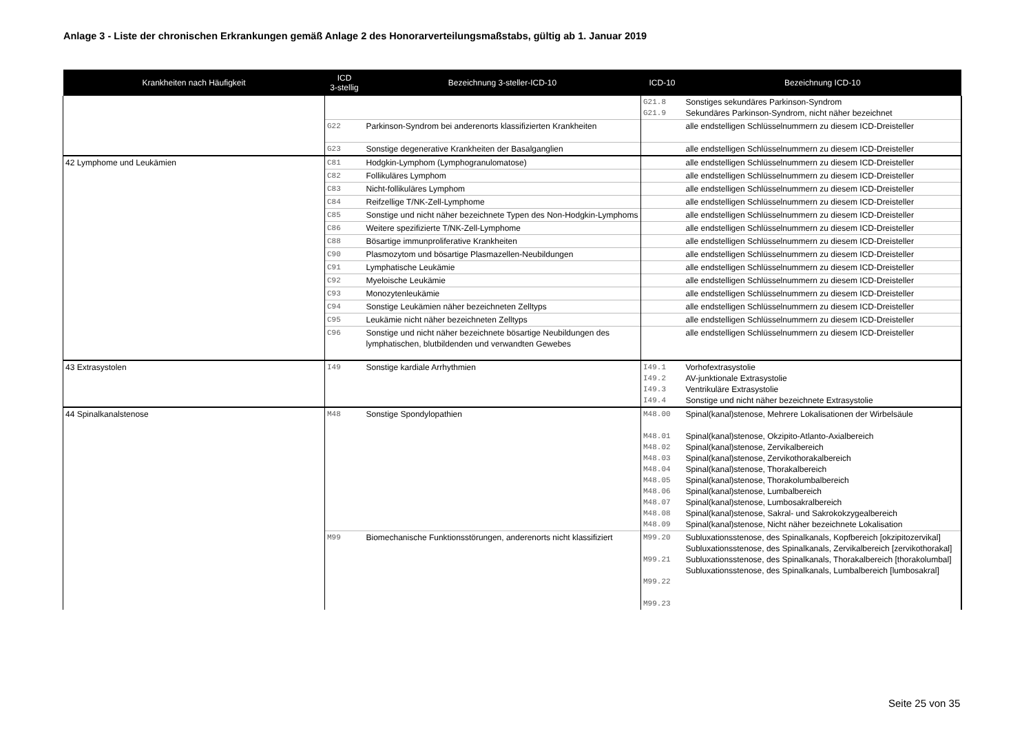Anlage 3 - Liste der chronischen Erkrankungen gemäß Anlage 2 des Honorarverteilungsmaßstabs, gültig ab 1. Januar 2019
| Krankheiten nach Häufigkeit | ICD 3-stellig | Bezeichnung 3-steller-ICD-10 | ICD-10 | Bezeichnung ICD-10 |
| --- | --- | --- | --- | --- |
| | | | G21.8 G21.9 | Sonstiges sekundäres Parkinson-Syndrom Sekundäres Parkinson-Syndrom, nicht näher bezeichnet |
| | G22 | Parkinson-Syndrom bei anderenorts klassifizierten Krankheiten | | alle endstelligen Schlüsselnummern zu diesem ICD-Dreisteller |
| | G23 | Sonstige degenerative Krankheiten der Basalganglien | | alle endstelligen Schlüsselnummern zu diesem ICD-Dreisteller |
| 42 Lymphome und Leukämien | C81 | Hodgkin-Lymphom (Lymphogranulomatose) | | alle endstelligen Schlüsselnummern zu diesem ICD-Dreisteller |
| | C82 | Follikuläres Lymphom | | alle endstelligen Schlüsselnummern zu diesem ICD-Dreisteller |
| | C83 | Nicht-follikuläres Lymphom | | alle endstelligen Schlüsselnummern zu diesem ICD-Dreisteller |
| | C84 | Reifzellige T/NK-Zell-Lymphome | | alle endstelligen Schlüsselnummern zu diesem ICD-Dreisteller |
| | C85 | Sonstige und nicht näher bezeichnete Typen des Non-Hodgkin-Lymphoms | | alle endstelligen Schlüsselnummern zu diesem ICD-Dreisteller |
| | C86 | Weitere spezifizierte T/NK-Zell-Lymphome | | alle endstelligen Schlüsselnummern zu diesem ICD-Dreisteller |
| | C88 | Bösartige immunproliferative Krankheiten | | alle endstelligen Schlüsselnummern zu diesem ICD-Dreisteller |
| | C90 | Plasmozytom und bösartige Plasmazellen-Neubildungen | | alle endstelligen Schlüsselnummern zu diesem ICD-Dreisteller |
| | C91 | Lymphatische Leukämie | | alle endstelligen Schlüsselnummern zu diesem ICD-Dreisteller |
| | C92 | Myeloische Leukämie | | alle endstelligen Schlüsselnummern zu diesem ICD-Dreisteller |
| | C93 | Monozytenleukämie | | alle endstelligen Schlüsselnummern zu diesem ICD-Dreisteller |
| | C94 | Sonstige Leukämien näher bezeichneten Zelltyps | | alle endstelligen Schlüsselnummern zu diesem ICD-Dreisteller |
| | C95 | Leukämie nicht näher bezeichneten Zelltyps | | alle endstelligen Schlüsselnummern zu diesem ICD-Dreisteller |
| | C96 | Sonstige und nicht näher bezeichnete bösartige Neubildungen des lymphatischen, blutbildenden und verwandten Gewebes | | alle endstelligen Schlüsselnummern zu diesem ICD-Dreisteller |
| 43 Extrasystolen | I49 | Sonstige kardiale Arrhythmien | I49.1 I49.2 I49.3 I49.4 | Vorhofextrasystolie AV-junktionale Extrasystolie Ventrikuläre Extrasystolie Sonstige und nicht näher bezeichnete Extrasystolie |
| 44 Spinalkanalstenose | M48 | Sonstige Spondylopathien | M48.00 M48.01 M48.02 M48.03 M48.04 M48.05 M48.06 M48.07 M48.08 M48.09 | Spinal(kanal)stenose, Mehrere Lokalisationen der Wirbelsäule Spinal(kanal)stenose, Okzipito-Atlanto-Axialbereich Spinal(kanal)stenose, Zervikalbereich Spinal(kanal)stenose, Zervikothorakalbereich Spinal(kanal)stenose, Thorakalbereich Spinal(kanal)stenose, Thorakolumbalbereich Spinal(kanal)stenose, Lumbalbereich Spinal(kanal)stenose, Lumbosakralbereich Spinal(kanal)stenose, Sakral- und Sakrokokzygealbereich Spinal(kanal)stenose, Nicht näher bezeichnete Lokalisation |
| | M99 | Biomechanische Funktionsstörungen, anderenorts nicht klassifiziert | M99.20 M99.21 M99.22 M99.23 | Subluxationsstenose, des Spinalkanals, Kopfbereich [okzipitozervikal] Subluxationsstenose, des Spinalkanals, Zervikalbereich [zervikothorakal] Subluxationsstenose, des Spinalkanals, Thorakalbereich [thorakolumbal] Subluxationsstenose, des Spinalkanals, Lumbalbereich [lumbosakral] |
Seite 25 von 35